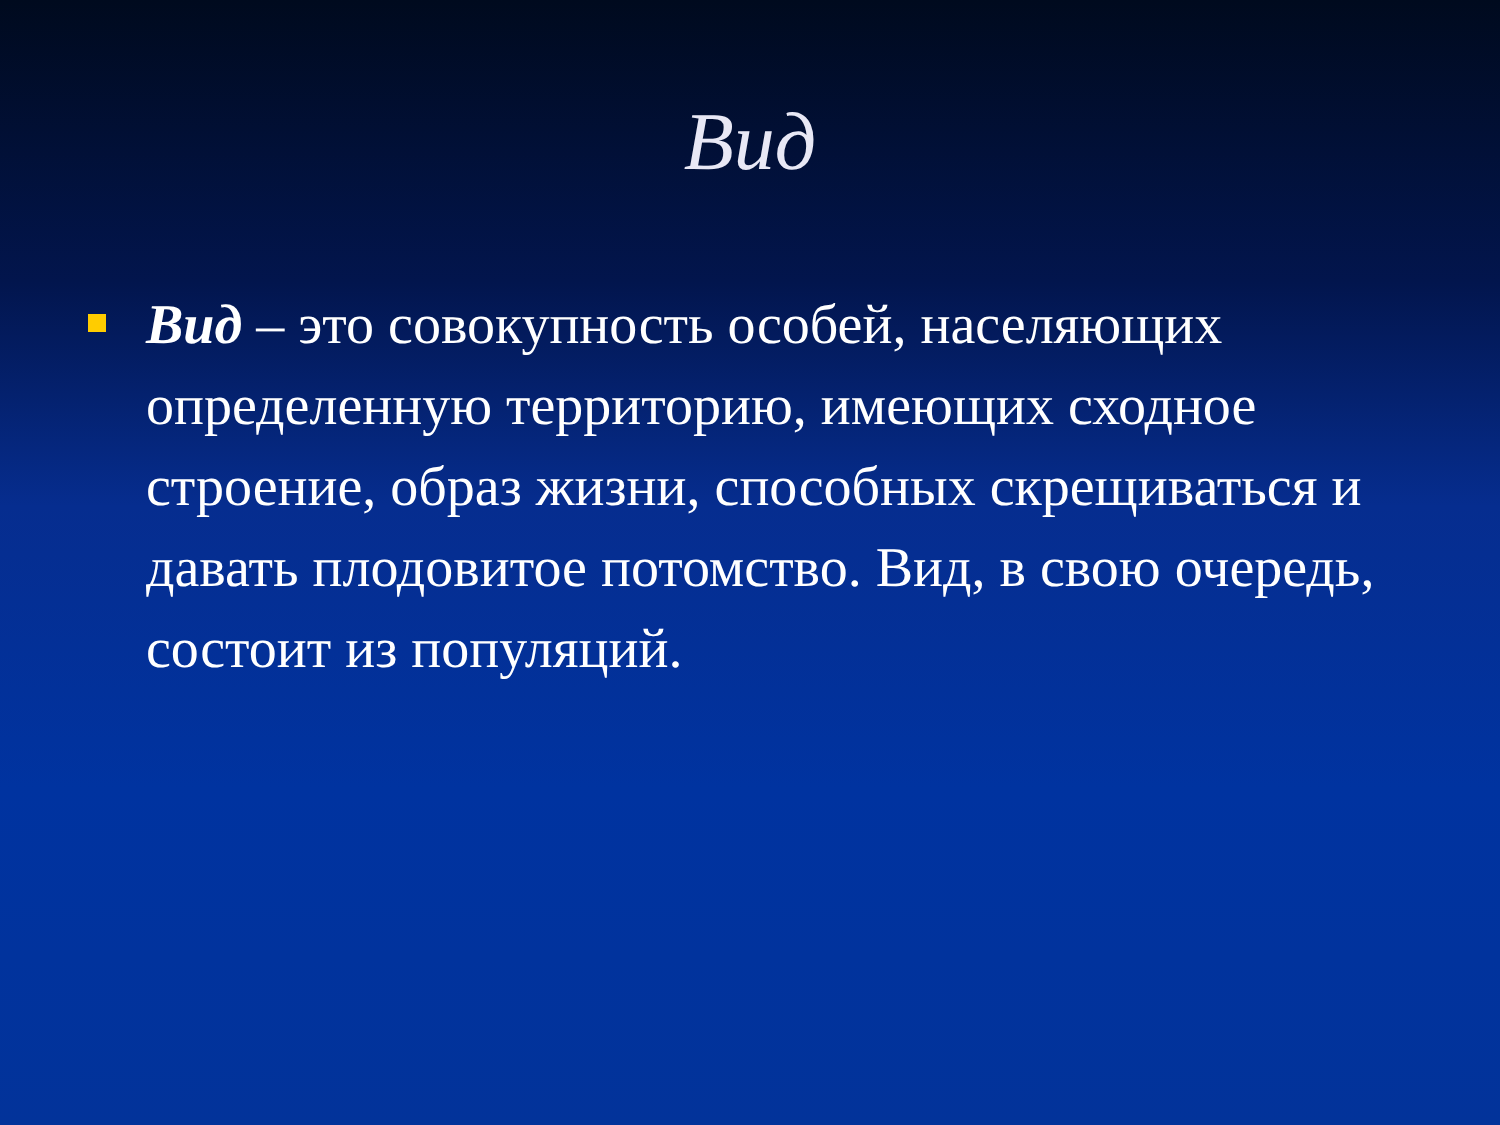Вид
Вид – это совокупность особей, населяющих определенную территорию, имеющих сходное строение, образ жизни, способных скрещиваться и давать плодовитое потомство. Вид, в свою очередь, состоит из популяций.